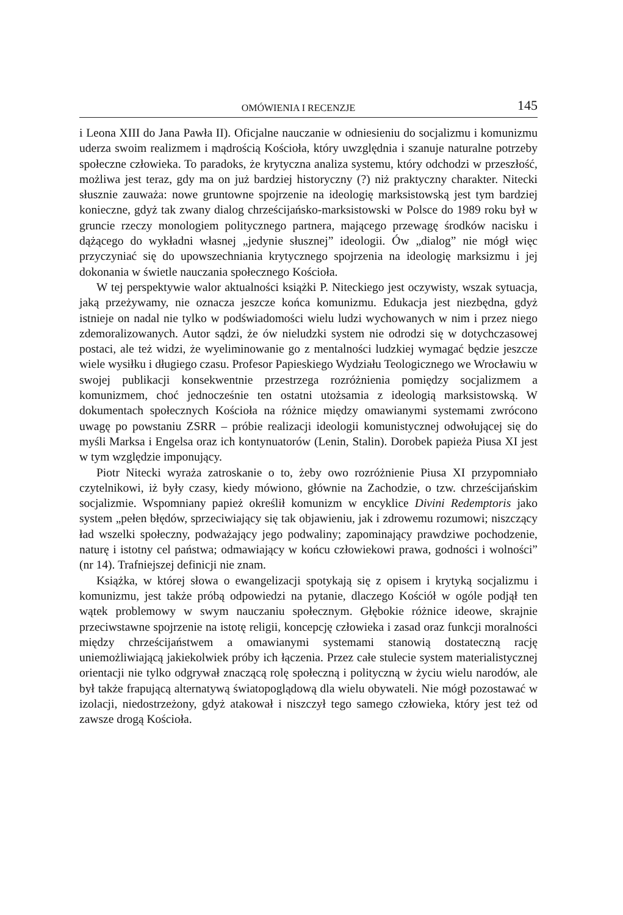OMÓWIENIA I RECENZJE 145
i Leona XIII do Jana Pawła II). Oficjalne nauczanie w odniesieniu do socjalizmu i komunizmu uderza swoim realizmem i mądrością Kościoła, który uwzględnia i szanuje naturalne potrzeby społeczne człowieka. To paradoks, że krytyczna analiza systemu, który odchodzi w przeszłość, możliwa jest teraz, gdy ma on już bardziej historyczny (?) niż praktyczny charakter. Nitecki słusznie zauważa: nowe gruntowne spojrzenie na ideologię marksistowską jest tym bardziej konieczne, gdyż tak zwany dialog chrześcijańsko-marksistowski w Polsce do 1989 roku był w gruncie rzeczy monologiem politycznego partnera, mającego przewagę środków nacisku i dążącego do wykładni własnej „jedynie słusznej” ideologii. Ów „dialog” nie mógł więc przyczyniać się do upowszechniania krytycznego spojrzenia na ideologię marksizmu i jej dokonania w świetle nauczania społecznego Kościoła.
W tej perspektywie walor aktualności książki P. Niteckiego jest oczywisty, wszak sytuacja, jaką przeżywamy, nie oznacza jeszcze końca komunizmu. Edukacja jest niezbędna, gdyż istnieje on nadal nie tylko w podświadomości wielu ludzi wychowanych w nim i przez niego zdemoralizowanych. Autor sądzi, że ów nieludzki system nie odrodzi się w dotychczasowej postaci, ale też widzi, że wyeliminowanie go z mentalności ludzkiej wymagać będzie jeszcze wiele wysiłku i długiego czasu. Profesor Papieskiego Wydziału Teologicznego we Wrocławiu w swojej publikacji konsekwentnie przestrzega rozróżnienia pomiędzy socjalizmem a komunizmem, choć jednocześnie ten ostatni utożsamia z ideologią marksistowską. W dokumentach społecznych Kościoła na różnice między omawianymi systemami zwrócono uwagę po powstaniu ZSRR – próbie realizacji ideologii komunistycznej odwołującej się do myśli Marksa i Engelsa oraz ich kontynuatorów (Lenin, Stalin). Dorobek papieża Piusa XI jest w tym względzie imponujący.
Piotr Nitecki wyraża zatroskanie o to, żeby owo rozróżnienie Piusa XI przypomniało czytelnikowi, iż były czasy, kiedy mówiono, głównie na Zachodzie, o tzw. chrześcijańskim socjalizmie. Wspomniany papież określił komunizm w encyklice Divini Redemptoris jako system „pełen błędów, sprzeciwiający się tak objawieniu, jak i zdrowemu rozumowi; niszczący ład wszelki społeczny, podważający jego podwaliny; zapominający prawdziwe pochodzenie, naturę i istotny cel państwa; odmawiający w końcu człowiekowi prawa, godności i wolności” (nr 14). Trafniejszej definicji nie znam.
Książka, w której słowa o ewangelizacji spotykają się z opisem i krytyką socjalizmu i komunizmu, jest także próbą odpowiedzi na pytanie, dlaczego Kościół w ogóle podjął ten wątek problemowy w swym nauczaniu społecznym. Głębokie różnice ideowe, skrajnie przeciwstawne spojrzenie na istotę religii, koncepcję człowieka i zasad oraz funkcji moralności między chrześcijaństwem a omawianymi systemami stanowią dostateczną rację uniemożliwiającą jakiekolwiek próby ich łączenia. Przez całe stulecie system materialistycznej orientacji nie tylko odgrywał znaczącą rolę społeczną i polityczną w życiu wielu narodów, ale był także frapującą alternatywą światopoglądową dla wielu obywateli. Nie mógł pozostawać w izolacji, niedostrzeżony, gdyż atakował i niszczył tego samego człowieka, który jest też od zawsze drogą Kościoła.